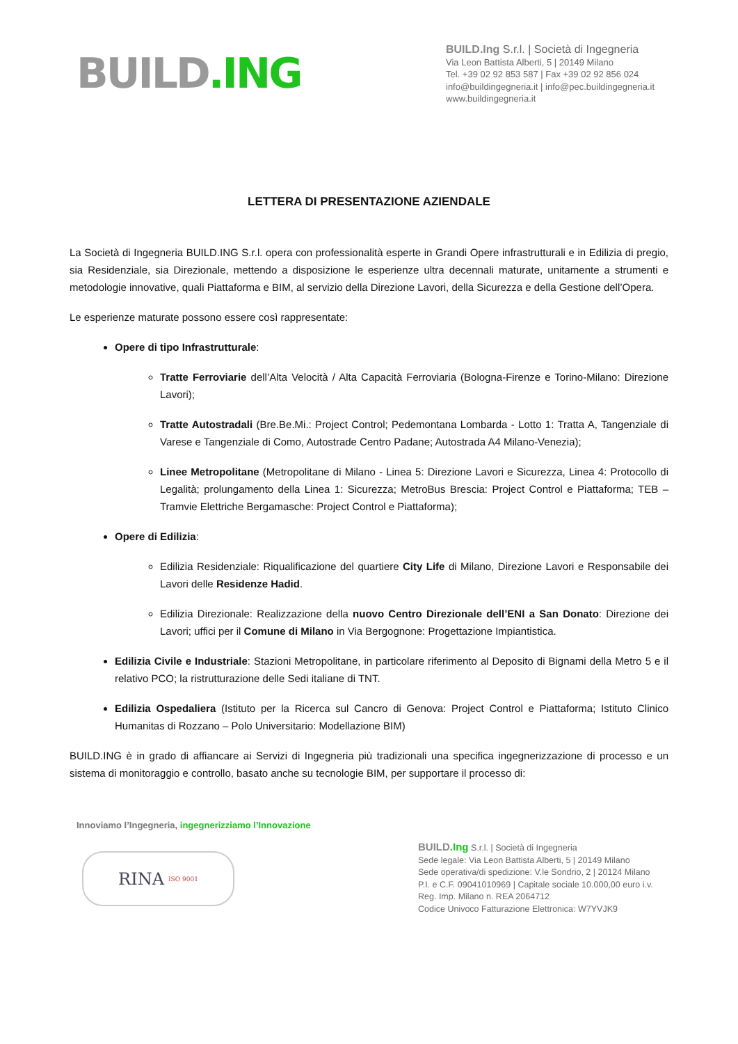BUILD.ING
BUILD.Ing S.r.l. | Società di Ingegneria
Via Leon Battista Alberti, 5 | 20149 Milano
Tel. +39 02 92 853 587 | Fax +39 02 92 856 024
info@buildingegneria.it | info@pec.buildingegneria.it
www.buildingegneria.it
LETTERA DI PRESENTAZIONE AZIENDALE
La Società di Ingegneria BUILD.ING S.r.l. opera con professionalità esperte in Grandi Opere infrastrutturali e in Edilizia di pregio, sia Residenziale, sia Direzionale, mettendo a disposizione le esperienze ultra decennali maturate, unitamente a strumenti e metodologie innovative, quali Piattaforma e BIM, al servizio della Direzione Lavori, della Sicurezza e della Gestione dell’Opera.
Le esperienze maturate possono essere così rappresentate:
Opere di tipo Infrastrutturale:
Tratte Ferroviarie dell’Alta Velocità / Alta Capacità Ferroviaria (Bologna-Firenze e Torino-Milano: Direzione Lavori);
Tratte Autostradali (Bre.Be.Mi.: Project Control; Pedemontana Lombarda - Lotto 1: Tratta A, Tangenziale di Varese e Tangenziale di Como, Autostrade Centro Padane; Autostrada A4 Milano-Venezia);
Linee Metropolitane (Metropolitane di Milano - Linea 5: Direzione Lavori e Sicurezza, Linea 4: Protocollo di Legalità; prolungamento della Linea 1: Sicurezza; MetroBus Brescia: Project Control e Piattaforma; TEB – Tramvie Elettriche Bergamasche: Project Control e Piattaforma);
Opere di Edilizia:
Edilizia Residenziale: Riqualificazione del quartiere City Life di Milano, Direzione Lavori e Responsabile dei Lavori delle Residenze Hadid.
Edilizia Direzionale: Realizzazione della nuovo Centro Direzionale dell’ENI a San Donato: Direzione dei Lavori; uffici per il Comune di Milano in Via Bergognone: Progettazione Impiantistica.
Edilizia Civile e Industriale: Stazioni Metropolitane, in particolare riferimento al Deposito di Bignami della Metro 5 e il relativo PCO; la ristrutturazione delle Sedi italiane di TNT.
Edilizia Ospedaliera (Istituto per la Ricerca sul Cancro di Genova: Project Control e Piattaforma; Istituto Clinico Humanitas di Rozzano – Polo Universitario: Modellazione BIM)
BUILD.ING è in grado di affiancare ai Servizi di Ingegneria più tradizionali una specifica ingegnerizzazione di processo e un sistema di monitoraggio e controllo, basato anche su tecnologie BIM, per supportare il processo di:
Innoviamo l’Ingegneria, ingegnerizziamo l’Innovazione
RINA ISO 9001
BUILD.Ing S.r.l. | Società di Ingegneria
Sede legale: Via Leon Battista Alberti, 5 | 20149 Milano
Sede operativa/di spedizione: V.le Sondrio, 2 | 20124 Milano
P.I. e C.F. 09041010969 | Capitale sociale 10.000,00 euro i.v.
Reg. Imp. Milano n. REA 2064712
Codice Univoco Fatturazione Elettronica: W7YVJK9